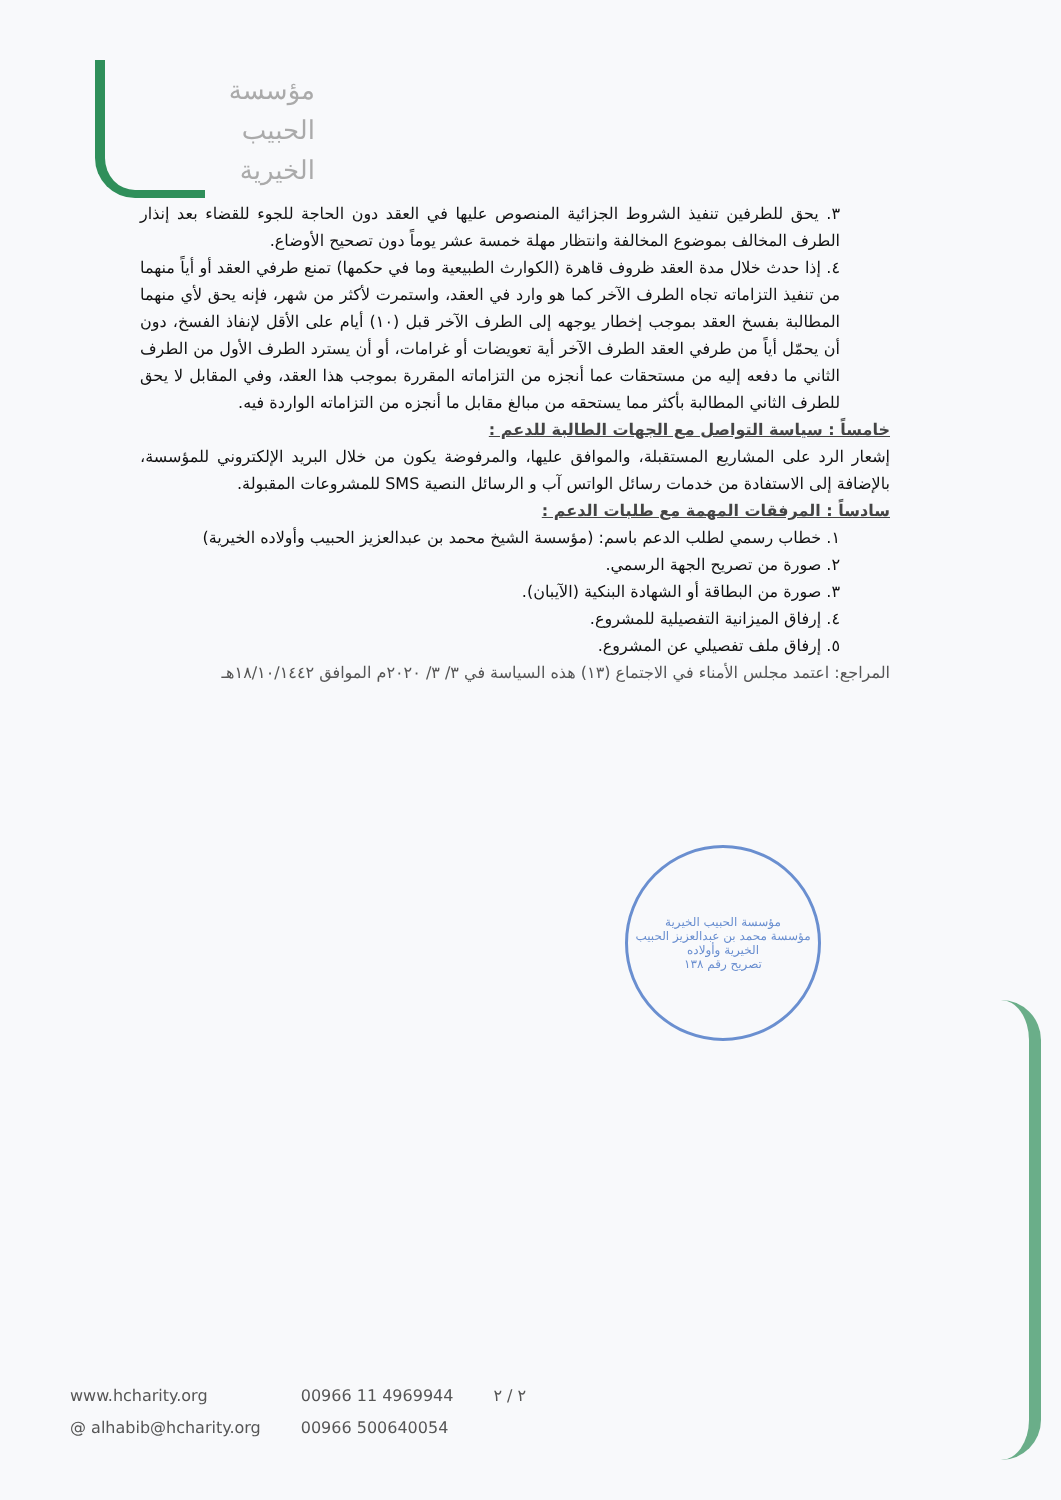مؤسسة
الحبيب
الخيرية
٣. يحق للطرفين تنفيذ الشروط الجزائية المنصوص عليها في العقد دون الحاجة للجوء للقضاء بعد إنذار الطرف المخالف بموضوع المخالفة وانتظار مهلة خمسة عشر يوماً دون تصحيح الأوضاع.
٤. إذا حدث خلال مدة العقد ظروف قاهرة (الكوارث الطبيعية وما في حكمها) تمنع طرفي العقد أو أياً منهما من تنفيذ التزاماته تجاه الطرف الآخر كما هو وارد في العقد، واستمرت لأكثر من شهر، فإنه يحق لأي منهما المطالبة بفسخ العقد بموجب إخطار يوجهه إلى الطرف الآخر قبل (١٠) أيام على الأقل لإنفاذ الفسخ، دون أن يحمّل أياً من طرفي العقد الطرف الآخر أية تعويضات أو غرامات، أو أن يسترد الطرف الأول من الطرف الثاني ما دفعه إليه من مستحقات عما أنجزه من التزاماته المقررة بموجب هذا العقد، وفي المقابل لا يحق للطرف الثاني المطالبة بأكثر مما يستحقه من مبالغ مقابل ما أنجزه من التزاماته الواردة فيه.
خامساً : سياسة التواصل مع الجهات الطالبة للدعم :
إشعار الرد على المشاريع المستقبلة، والموافق عليها، والمرفوضة يكون من خلال البريد الإلكتروني للمؤسسة، بالإضافة إلى الاستفادة من خدمات رسائل الواتس آب و الرسائل النصية SMS للمشروعات المقبولة.
سادساً : المرفقات المهمة مع طلبات الدعم :
١. خطاب رسمي لطلب الدعم باسم: (مؤسسة الشيخ محمد بن عبدالعزيز الحبيب وأولاده الخيرية)
٢. صورة من تصريح الجهة الرسمي.
٣. صورة من البطاقة أو الشهادة البنكية (الآيبان).
٤. إرفاق الميزانية التفصيلية للمشروع.
٥. إرفاق ملف تفصيلي عن المشروع.
المراجع: اعتمد مجلس الأمناء في الاجتماع (١٣) هذه السياسة في ٣/ ٣/ ٢٠٢٠م الموافق ١٨/١٠/١٤٤٢هـ
مؤسسة الحبيب الخيرية
مؤسسة محمد بن عبدالعزيز الحبيب الخيرية وأولاده
تصريح رقم ١٣٨
www.hcharity.org
@ alhabib@hcharity.org
00966 11 4969944
00966 500640054
٢ / ٢